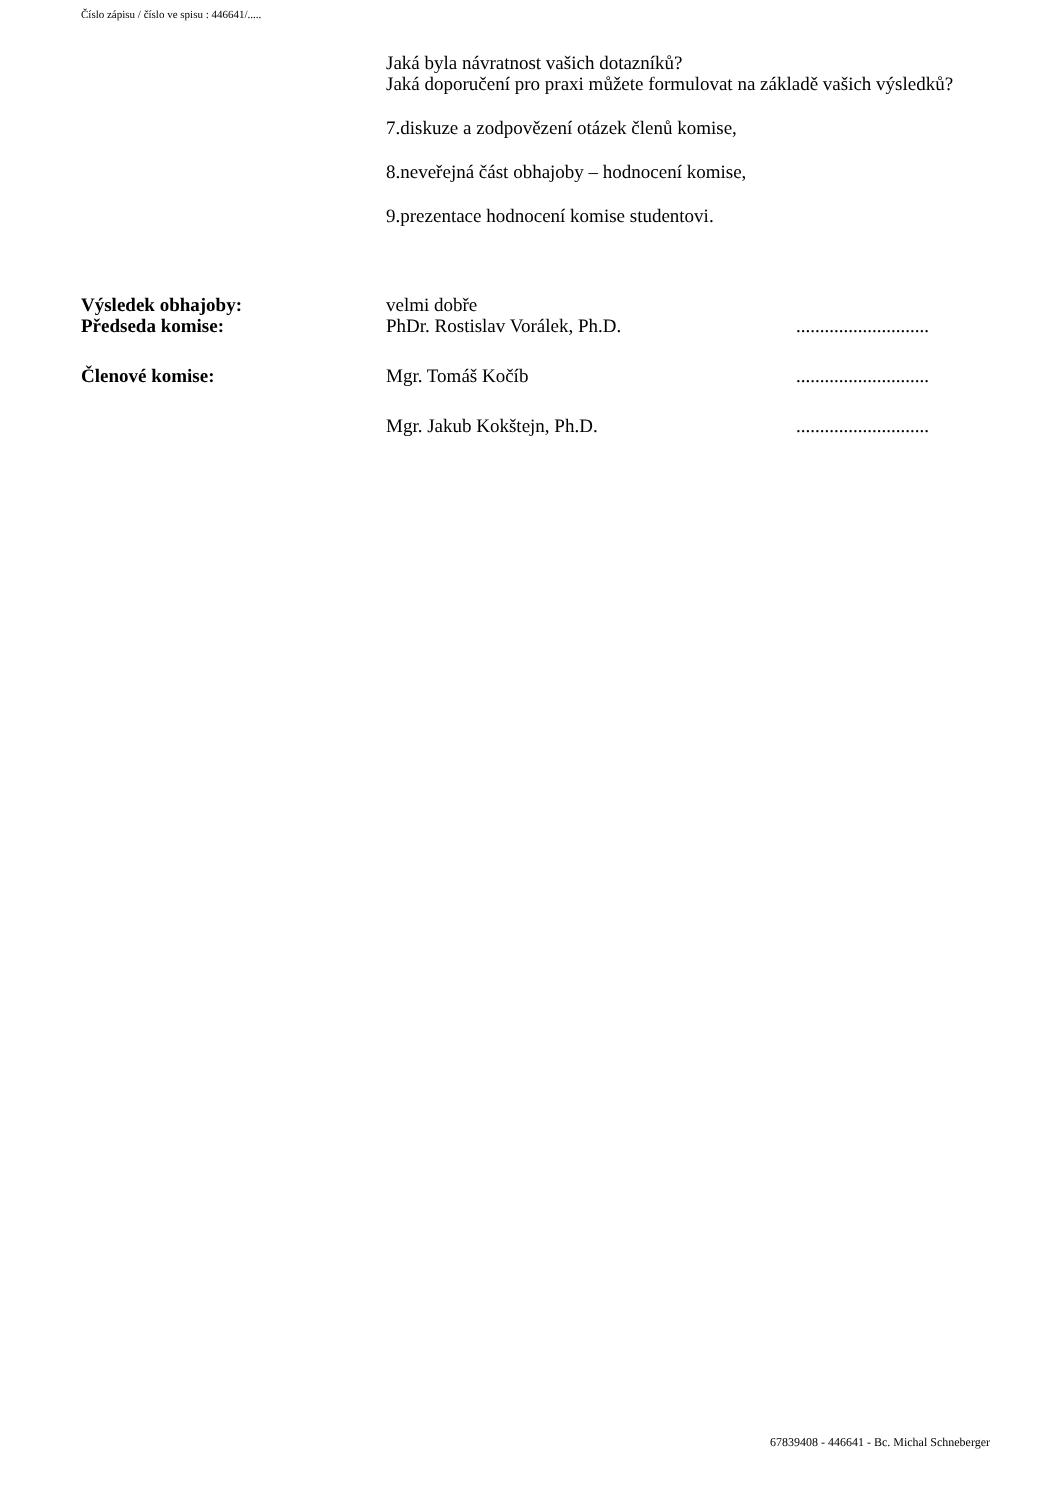Číslo zápisu / číslo ve spisu : 446641/.....
Jaká byla návratnost vašich dotazníků?
Jaká doporučení pro praxi můžete formulovat na základě vašich výsledků?
7.diskuze a zodpovězení otázek členů komise,
8.neveřejná část obhajoby – hodnocení komise,
9.prezentace hodnocení komise studentovi.
Výsledek obhajoby: velmi dobře
Předseda komise: PhDr. Rostislav Vorálek, Ph.D. ............................
Členové komise: Mgr. Tomáš Kočíb ............................
Mgr. Jakub Kokštejn, Ph.D. ............................
67839408 - 446641 - Bc. Michal Schneberger